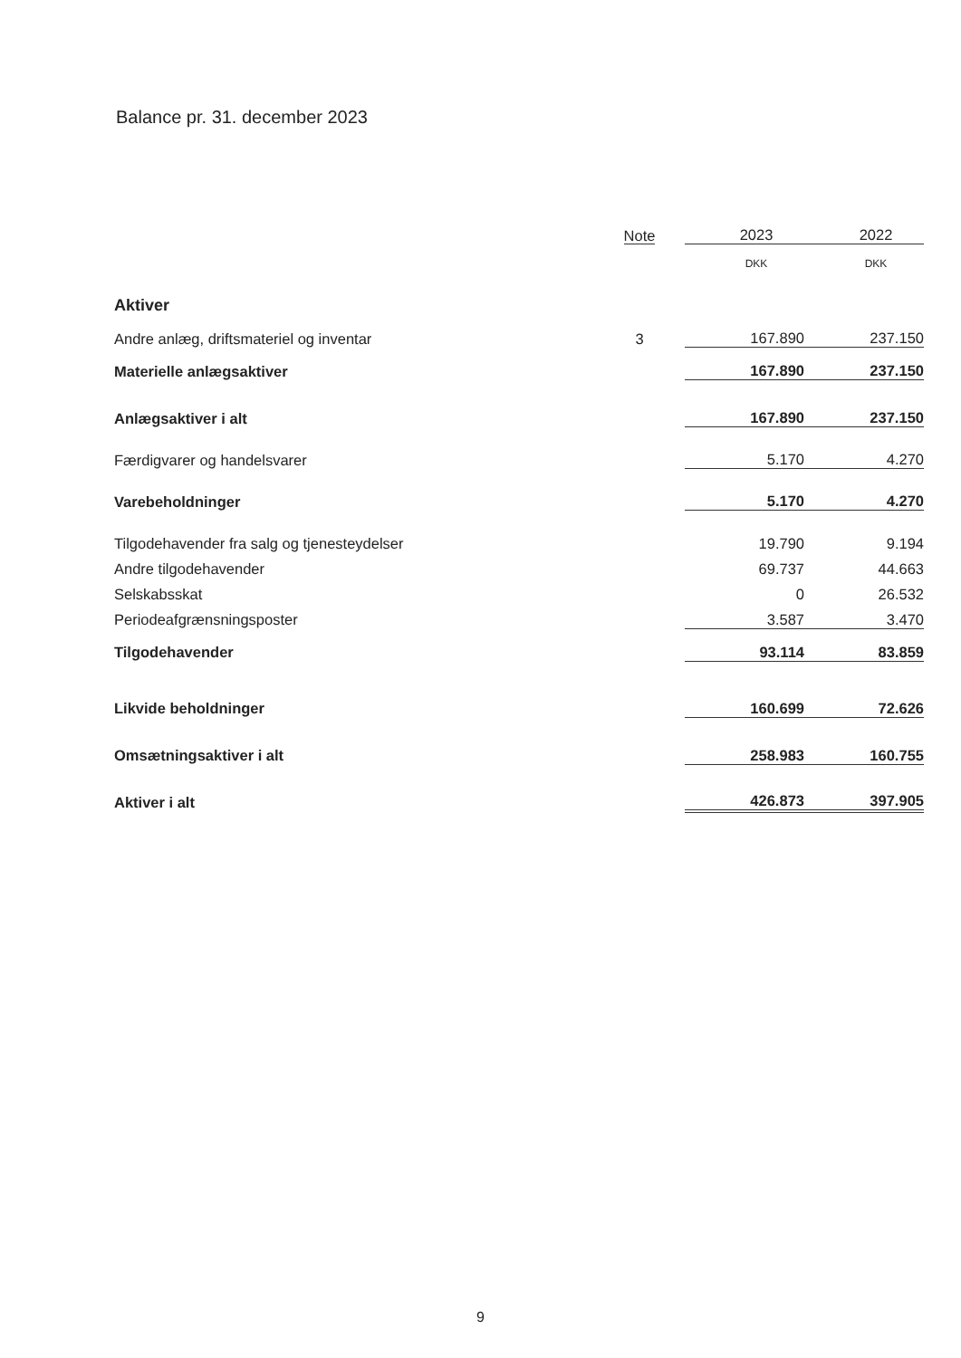Balance pr. 31. december 2023
| | Note | 2023 | 2022 |
| --- | --- | --- | --- |
| | | DKK | DKK |
| Aktiver | | | |
| Andre anlæg, driftsmateriel og inventar | 3 | 167.890 | 237.150 |
| Materielle anlægsaktiver | | 167.890 | 237.150 |
| Anlægsaktiver i alt | | 167.890 | 237.150 |
| Færdigvarer og handelsvarer | | 5.170 | 4.270 |
| Varebeholdninger | | 5.170 | 4.270 |
| Tilgodehavender fra salg og tjenesteydelser | | 19.790 | 9.194 |
| Andre tilgodehavender | | 69.737 | 44.663 |
| Selskabsskat | | 0 | 26.532 |
| Periodeafgrænsningsposter | | 3.587 | 3.470 |
| Tilgodehavender | | 93.114 | 83.859 |
| Likvide beholdninger | | 160.699 | 72.626 |
| Omsætningsaktiver i alt | | 258.983 | 160.755 |
| Aktiver i alt | | 426.873 | 397.905 |
9